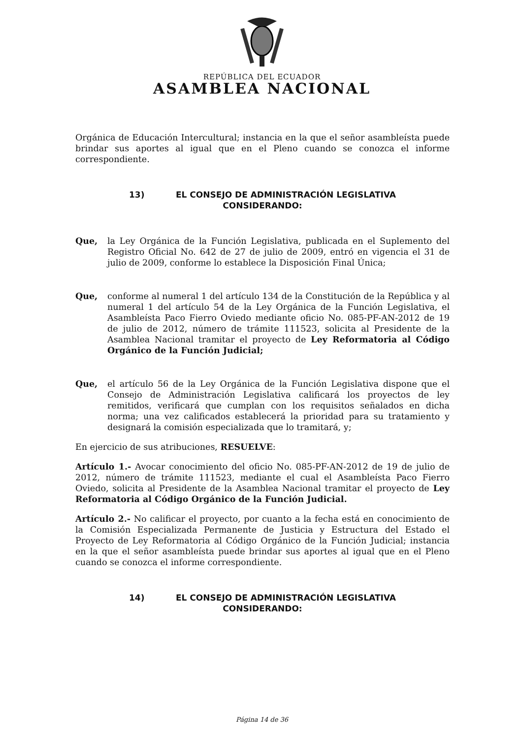REPÚBLICA DEL ECUADOR
ASAMBLEA NACIONAL
Orgánica de Educación Intercultural; instancia en la que el señor asambleísta puede brindar sus aportes al igual que en el Pleno cuando se conozca el informe correspondiente.
13) EL CONSEJO DE ADMINISTRACIÓN LEGISLATIVA
CONSIDERANDO:
Que, la Ley Orgánica de la Función Legislativa, publicada en el Suplemento del Registro Oficial No. 642 de 27 de julio de 2009, entró en vigencia el 31 de julio de 2009, conforme lo establece la Disposición Final Única;
Que, conforme al numeral 1 del artículo 134 de la Constitución de la República y al numeral 1 del artículo 54 de la Ley Orgánica de la Función Legislativa, el Asambleísta Paco Fierro Oviedo mediante oficio No. 085-PF-AN-2012 de 19 de julio de 2012, número de trámite 111523, solicita al Presidente de la Asamblea Nacional tramitar el proyecto de Ley Reformatoria al Código Orgánico de la Función Judicial;
Que, el artículo 56 de la Ley Orgánica de la Función Legislativa dispone que el Consejo de Administración Legislativa calificará los proyectos de ley remitidos, verificará que cumplan con los requisitos señalados en dicha norma; una vez calificados establecerá la prioridad para su tratamiento y designará la comisión especializada que lo tramitará, y;
En ejercicio de sus atribuciones, RESUELVE:
Artículo 1.- Avocar conocimiento del oficio No. 085-PF-AN-2012 de 19 de julio de 2012, número de trámite 111523, mediante el cual el Asambleísta Paco Fierro Oviedo, solicita al Presidente de la Asamblea Nacional tramitar el proyecto de Ley Reformatoria al Código Orgánico de la Función Judicial.
Artículo 2.- No calificar el proyecto, por cuanto a la fecha está en conocimiento de la Comisión Especializada Permanente de Justicia y Estructura del Estado el Proyecto de Ley Reformatoria al Código Orgánico de la Función Judicial; instancia en la que el señor asambleísta puede brindar sus aportes al igual que en el Pleno cuando se conozca el informe correspondiente.
14) EL CONSEJO DE ADMINISTRACIÓN LEGISLATIVA
CONSIDERANDO:
Página 14 de 36